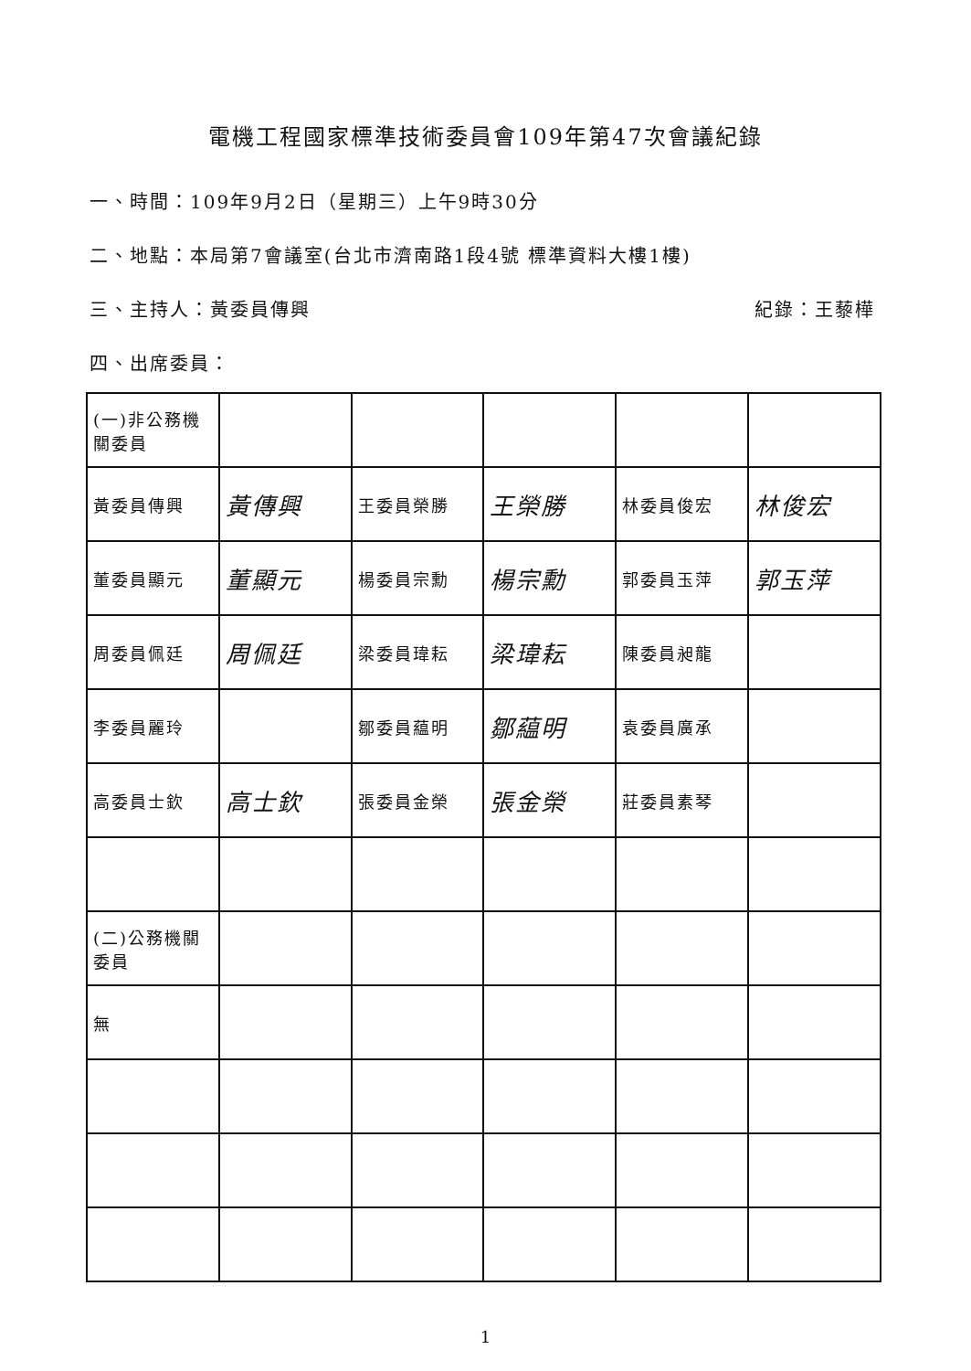電機工程國家標準技術委員會109年第47次會議紀錄
一、時間：109年9月2日（星期三）上午9時30分
二、地點：本局第7會議室(台北市濟南路1段4號 標準資料大樓1樓)
三、主持人：黃委員傳興 紀錄：王藜樺
四、出席委員：
| (一)非公務機關委員 | | | | | |
| 黃委員傳興 | 黃傳興 | 王委員榮勝 | 王榮勝 | 林委員俊宏 | 林俊宏 |
| 董委員顯元 | 董顯元 | 楊委員宗勳 | 楊宗勳 | 郭委員玉萍 | 郭玉萍 |
| 周委員佩廷 | 周佩廷 | 梁委員瑋耘 | 梁瑋耘 | 陳委員昶龍 | |
| 李委員麗玲 | | 鄒委員藴明 | 鄒藴明 | 袁委員廣承 | |
| 高委員士欽 | 高士欽 | 張委員金榮 | 張金榮 | 莊委員素琴 | |
| (二)公務機關委員 | | | | | |
| 無 | | | | | |
1